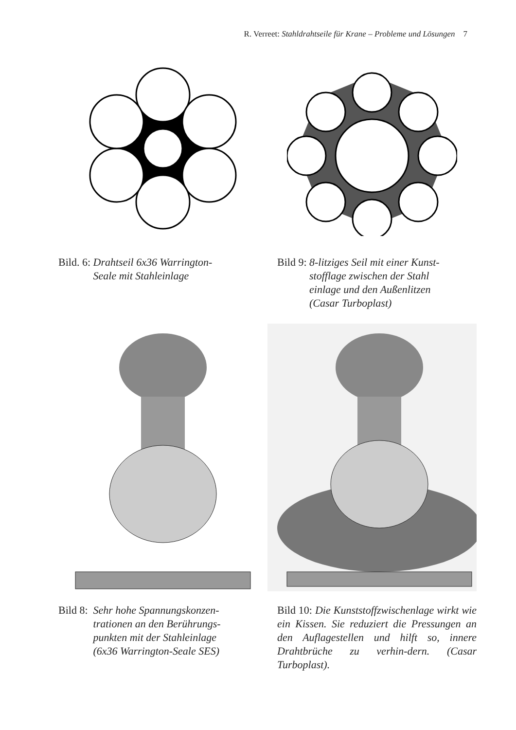R. Verreet: Stahldrahtseile für Krane – Probleme und Lösungen 7
Bild. 6: Drahtseil 6x36 Warrington-
Seale mit Stahleinlage
Bild 9: 8-litziges Seil mit einer Kunst-
stofflage zwischen der Stahl
einlage und den Außenlitzen
(Casar Turboplast)
Bild 8: Sehr hohe Spannungskonzen-
trationen an den Berührungs-
punkten mit der Stahleinlage
(6x36 Warrington-Seale SES)
Bild 10: Die Kunststoffzwischenlage wirkt wie ein Kissen. Sie reduziert die Pressungen an den Auflagestellen und hilft so, innere Drahtbrüche zu verhin-dern. (Casar Turboplast).